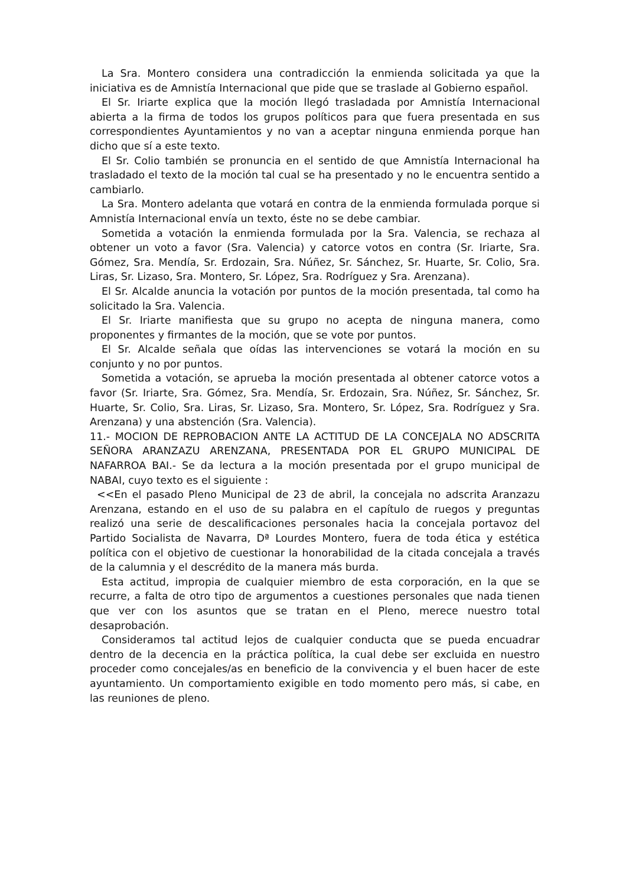La Sra. Montero considera una contradicción la enmienda solicitada ya que la iniciativa es de Amnistía Internacional que pide que se traslade al Gobierno español.
El Sr. Iriarte explica que la moción llegó trasladada por Amnistía Internacional abierta a la firma de todos los grupos políticos para que fuera presentada en sus correspondientes Ayuntamientos y no van a aceptar ninguna enmienda porque han dicho que sí a este texto.
El Sr. Colio también se pronuncia en el sentido de que Amnistía Internacional ha trasladado el texto de la moción tal cual se ha presentado y no le encuentra sentido a cambiarlo.
La Sra. Montero adelanta que votará en contra de la enmienda formulada porque si Amnistía Internacional envía un texto, éste no se debe cambiar.
Sometida a votación la enmienda formulada por la Sra. Valencia, se rechaza al obtener un voto a favor (Sra. Valencia) y catorce votos en contra (Sr. Iriarte, Sra. Gómez, Sra. Mendía, Sr. Erdozain, Sra. Núñez, Sr. Sánchez, Sr. Huarte, Sr. Colio, Sra. Liras, Sr. Lizaso, Sra. Montero, Sr. López, Sra. Rodríguez y Sra. Arenzana).
El Sr. Alcalde anuncia la votación por puntos de la moción presentada, tal como ha solicitado la Sra. Valencia.
El Sr. Iriarte manifiesta que su grupo no acepta de ninguna manera, como proponentes y firmantes de la moción, que se vote por puntos.
El Sr. Alcalde señala que oídas las intervenciones se votará la moción en su conjunto y no por puntos.
Sometida a votación, se aprueba la moción presentada al obtener catorce votos a favor (Sr. Iriarte, Sra. Gómez, Sra. Mendía, Sr. Erdozain, Sra. Núñez, Sr. Sánchez, Sr. Huarte, Sr. Colio, Sra. Liras, Sr. Lizaso, Sra. Montero, Sr. López, Sra. Rodríguez y Sra. Arenzana) y una abstención (Sra. Valencia).
11.- MOCION DE REPROBACION ANTE LA ACTITUD DE LA CONCEJALA NO ADSCRITA SEÑORA ARANZAZU ARENZANA, PRESENTADA POR EL GRUPO MUNICIPAL DE NAFARROA BAI.- Se da lectura a la moción presentada por el grupo municipal de NABAI, cuyo texto es el siguiente :
<<En el pasado Pleno Municipal de 23 de abril, la concejala no adscrita Aranzazu Arenzana, estando en el uso de su palabra en el capítulo de ruegos y preguntas realizó una serie de descalificaciones personales hacia la concejala portavoz del Partido Socialista de Navarra, Dª Lourdes Montero, fuera de toda ética y estética política con el objetivo de cuestionar la honorabilidad de la citada concejala a través de la calumnia y el descrédito de la manera más burda.
Esta actitud, impropia de cualquier miembro de esta corporación, en la que se recurre, a falta de otro tipo de argumentos a cuestiones personales que nada tienen que ver con los asuntos que se tratan en el Pleno, merece nuestro total desaprobación.
Consideramos tal actitud lejos de cualquier conducta que se pueda encuadrar dentro de la decencia en la práctica política, la cual debe ser excluida en nuestro proceder como concejales/as en beneficio de la convivencia y el buen hacer de este ayuntamiento. Un comportamiento exigible en todo momento pero más, si cabe, en las reuniones de pleno.